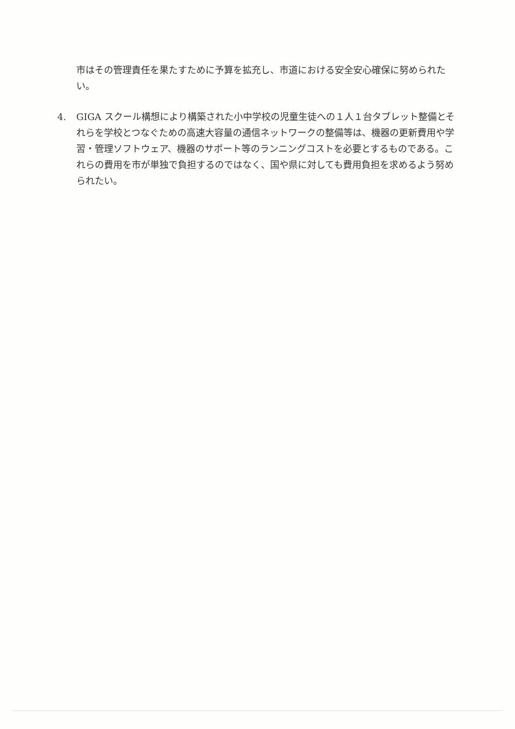市はその管理責任を果たすために予算を拡充し、市道における安全安心確保に努められたい。
4. GIGA スクール構想により構築された小中学校の児童生徒への１人１台タブレット整備とそれらを学校とつなぐための高速大容量の通信ネットワークの整備等は、機器の更新費用や学習・管理ソフトウェア、機器のサポート等のランニングコストを必要とするものである。これらの費用を市が単独で負担するのではなく、国や県に対しても費用負担を求めるよう努められたい。